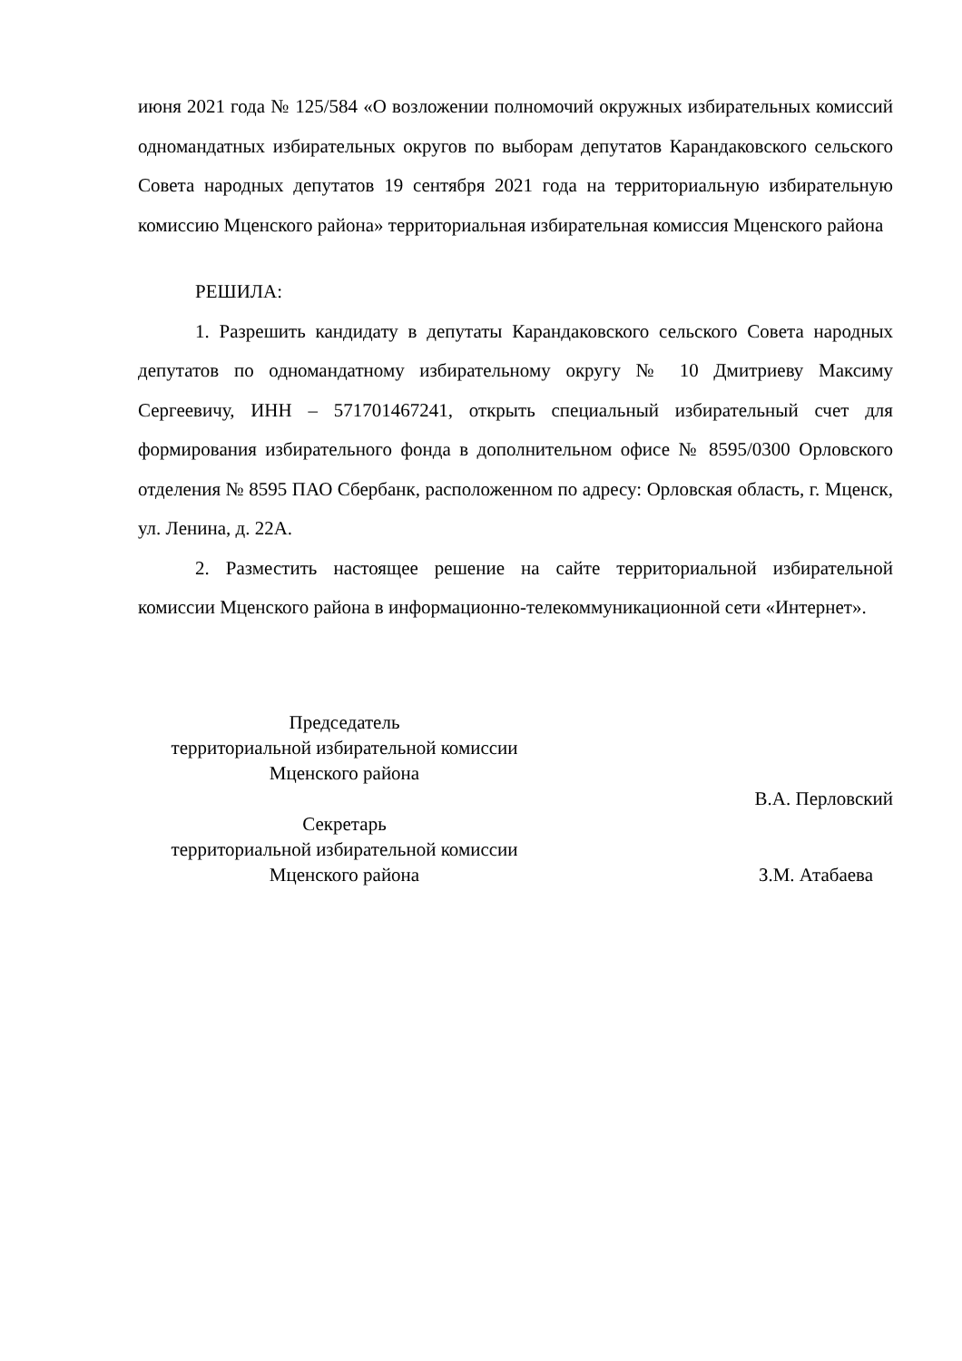июня 2021 года № 125/584 «О возложении полномочий окружных избирательных комиссий одномандатных избирательных округов по выборам депутатов Карандаковского сельского Совета народных депутатов 19 сентября 2021 года на территориальную избирательную комиссию Мценского района» территориальная избирательная комиссия Мценского района
РЕШИЛА:
1. Разрешить кандидату в депутаты Карандаковского сельского Совета народных депутатов по одномандатному избирательному округу № 10 Дмитриеву Максиму Сергеевичу, ИНН – 571701467241, открыть специальный избирательный счет для формирования избирательного фонда в дополнительном офисе № 8595/0300 Орловского отделения № 8595 ПАО Сбербанк, расположенном по адресу: Орловская область, г. Мценск, ул. Ленина, д. 22А.
2. Разместить настоящее решение на сайте территориальной избирательной комиссии Мценского района в информационно-телекоммуникационной сети «Интернет».
Председатель
территориальной избирательной комиссии
Мценского района
В.А. Перловский
Секретарь
территориальной избирательной комиссии
Мценского района
З.М. Атабаева